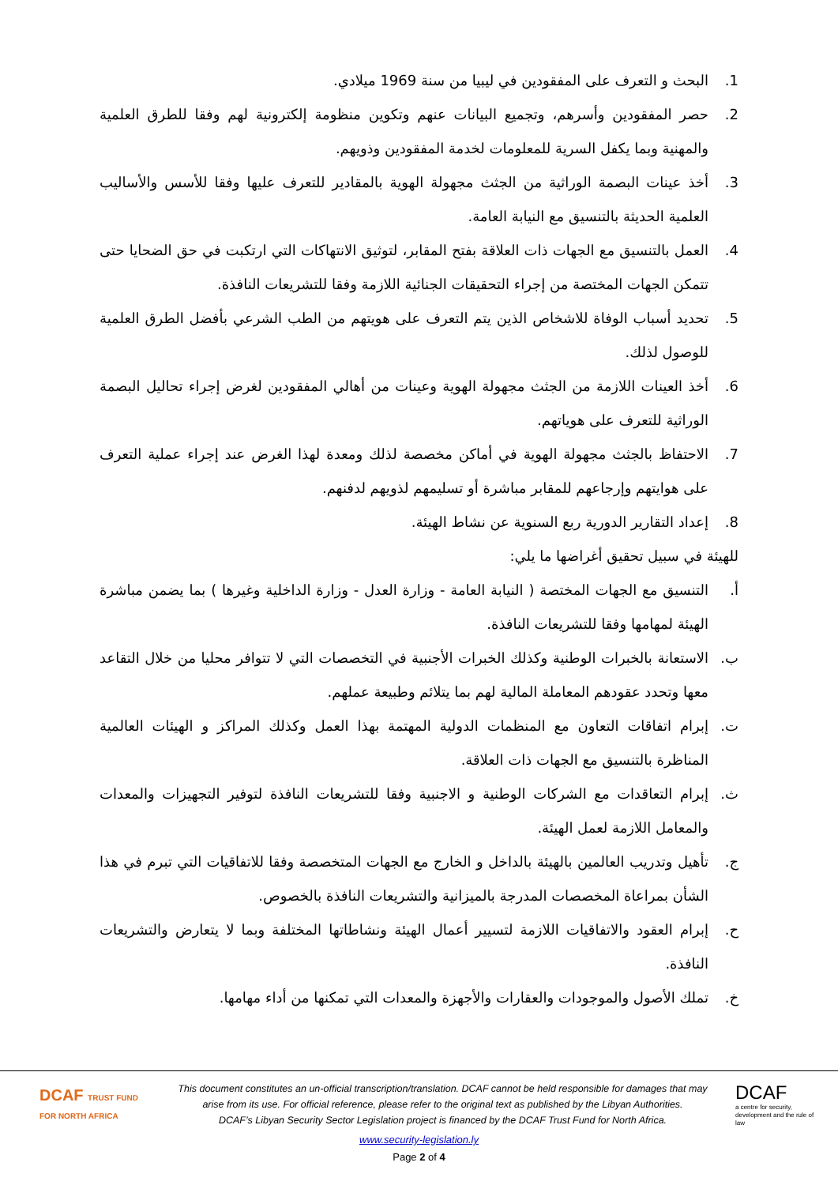1. البحث و التعرف على المفقودين في ليبيا من سنة 1969 ميلادي.
2. حصر المفقودين وأسرهم، وتجميع البيانات عنهم وتكوين منظومة إلكترونية لهم وفقا للطرق العلمية والمهنية وبما يكفل السرية للمعلومات لخدمة المفقودين وذويهم.
3. أخذ عينات البصمة الوراثية من الجثث مجهولة الهوية بالمقادير للتعرف عليها وفقا للأسس والأساليب العلمية الحديثة بالتنسيق مع النيابة العامة.
4. العمل بالتنسيق مع الجهات ذات العلاقة بفتح المقابر، لتوثيق الانتهاكات التي ارتكبت في حق الضحايا حتى تتمكن الجهات المختصة من إجراء التحقيقات الجنائية اللازمة وفقا للتشريعات النافذة.
5. تحديد أسباب الوفاة للاشخاص الذين يتم التعرف على هويتهم من الطب الشرعي بأفضل الطرق العلمية للوصول لذلك.
6. أخذ العينات اللازمة من الجثث مجهولة الهوية وعينات من أهالي المفقودين لغرض إجراء تحاليل البصمة الوراثية للتعرف على هوياتهم.
7. الاحتفاظ بالجثث مجهولة الهوية في أماكن مخصصة لذلك ومعدة لهذا الغرض عند إجراء عملية التعرف على هوايتهم وإرجاعهم للمقابر مباشرة أو تسليمهم لذويهم لدفنهم.
8. إعداد التقارير الدورية ربع السنوية عن نشاط الهيئة.
للهيئة في سبيل تحقيق أغراضها ما يلي:
أ. التنسيق مع الجهات المختصة ( النيابة العامة - وزارة العدل - وزارة الداخلية وغيرها ) بما يضمن مباشرة الهيئة لمهامها وفقا للتشريعات النافذة.
ب. الاستعانة بالخبرات الوطنية وكذلك الخبرات الأجنبية في التخصصات التي لا تتوافر محليا من خلال التقاعد معها وتحدد عقودهم المعاملة المالية لهم بما يتلائم وطبيعة عملهم.
ت. إبرام اتفاقات التعاون مع المنظمات الدولية المهتمة بهذا العمل وكذلك المراكز و الهيئات العالمية المناظرة بالتنسيق مع الجهات ذات العلاقة.
ث. إبرام التعاقدات مع الشركات الوطنية و الاجنبية وفقا للتشريعات النافذة لتوفير التجهيزات والمعدات والمعامل اللازمة لعمل الهيئة.
ج. تأهيل وتدريب العالمين بالهيئة بالداخل و الخارج مع الجهات المتخصصة وفقا للاتفاقيات التي تبرم في هذا الشأن بمراعاة المخصصات المدرجة بالميزانية والتشريعات النافذة بالخصوص.
ح. إبرام العقود والاتفاقيات اللازمة لتسيير أعمال الهيئة ونشاطاتها المختلفة وبما لا يتعارض والتشريعات النافذة.
خ. تملك الأصول والموجودات والعقارات والأجهزة والمعدات التي تمكنها من أداء مهامها.
DCAF TRUST FUND FOR NORTH AFRICA
This document constitutes an un-official transcription/translation. DCAF cannot be held responsible for damages that may arise from its use. For official reference, please refer to the original text as published by the Libyan Authorities.
DCAF’s Libyan Security Sector Legislation project is financed by the DCAF Trust Fund for North Africa.
DCAF
a centre for security, development and the rule of law
www.security-legislation.ly
Page 2 of 4